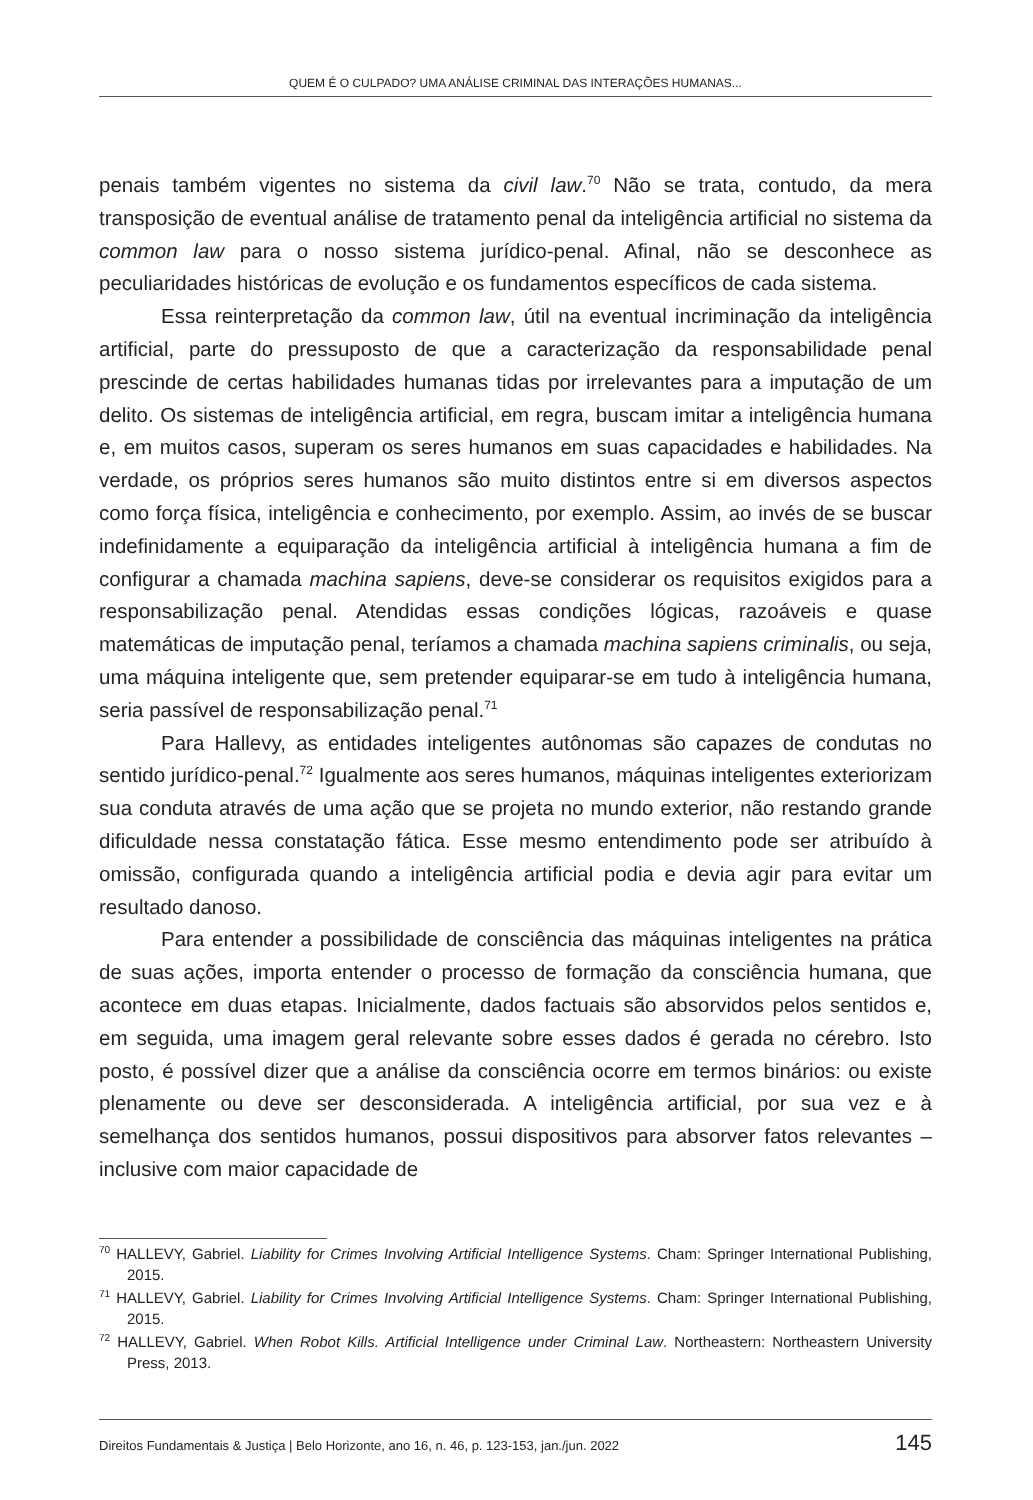QUEM É O CULPADO? UMA ANÁLISE CRIMINAL DAS INTERAÇÕES HUMANAS...
penais também vigentes no sistema da civil law.<sup>70</sup> Não se trata, contudo, da mera transposição de eventual análise de tratamento penal da inteligência artificial no sistema da common law para o nosso sistema jurídico-penal. Afinal, não se desconhece as peculiaridades históricas de evolução e os fundamentos específicos de cada sistema.
Essa reinterpretação da common law, útil na eventual incriminação da inteligência artificial, parte do pressuposto de que a caracterização da responsabilidade penal prescinde de certas habilidades humanas tidas por irrelevantes para a imputação de um delito. Os sistemas de inteligência artificial, em regra, buscam imitar a inteligência humana e, em muitos casos, superam os seres humanos em suas capacidades e habilidades. Na verdade, os próprios seres humanos são muito distintos entre si em diversos aspectos como força física, inteligência e conhecimento, por exemplo. Assim, ao invés de se buscar indefinidamente a equiparação da inteligência artificial à inteligência humana a fim de configurar a chamada machina sapiens, deve-se considerar os requisitos exigidos para a responsabilização penal. Atendidas essas condições lógicas, razoáveis e quase matemáticas de imputação penal, teríamos a chamada machina sapiens criminalis, ou seja, uma máquina inteligente que, sem pretender equiparar-se em tudo à inteligência humana, seria passível de responsabilização penal.<sup>71</sup>
Para Hallevy, as entidades inteligentes autônomas são capazes de condutas no sentido jurídico-penal.<sup>72</sup> Igualmente aos seres humanos, máquinas inteligentes exteriorizam sua conduta através de uma ação que se projeta no mundo exterior, não restando grande dificuldade nessa constatação fática. Esse mesmo entendimento pode ser atribuído à omissão, configurada quando a inteligência artificial podia e devia agir para evitar um resultado danoso.
Para entender a possibilidade de consciência das máquinas inteligentes na prática de suas ações, importa entender o processo de formação da consciência humana, que acontece em duas etapas. Inicialmente, dados factuais são absorvidos pelos sentidos e, em seguida, uma imagem geral relevante sobre esses dados é gerada no cérebro. Isto posto, é possível dizer que a análise da consciência ocorre em termos binários: ou existe plenamente ou deve ser desconsiderada. A inteligência artificial, por sua vez e à semelhança dos sentidos humanos, possui dispositivos para absorver fatos relevantes – inclusive com maior capacidade de
<sup>70</sup> HALLEVY, Gabriel. Liability for Crimes Involving Artificial Intelligence Systems. Cham: Springer International Publishing, 2015.
<sup>71</sup> HALLEVY, Gabriel. Liability for Crimes Involving Artificial Intelligence Systems. Cham: Springer International Publishing, 2015.
<sup>72</sup> HALLEVY, Gabriel. When Robot Kills. Artificial Intelligence under Criminal Law. Northeastern: Northeastern University Press, 2013.
Direitos Fundamentais & Justiça | Belo Horizonte, ano 16, n. 46, p. 123-153, jan./jun. 2022 145